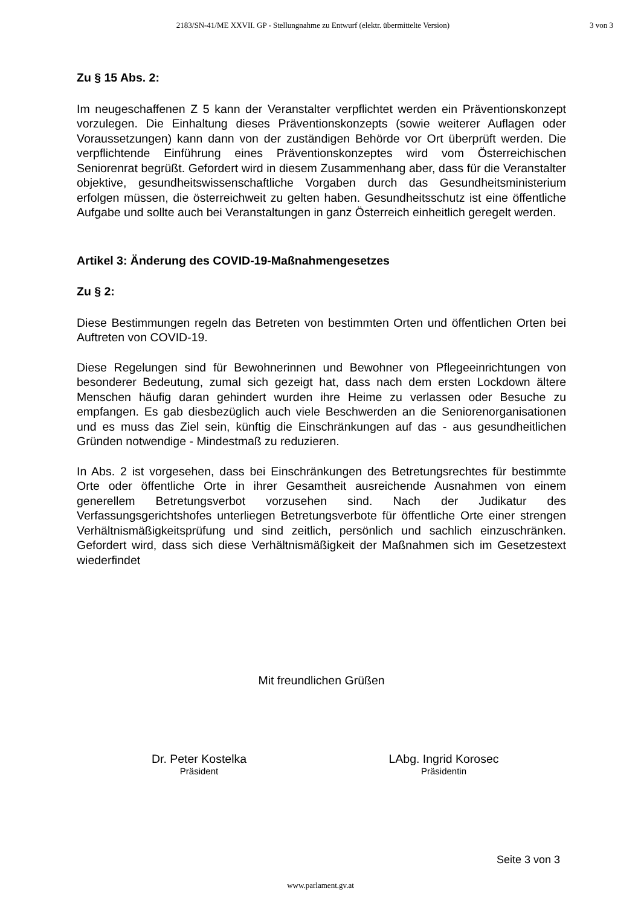2183/SN-41/ME XXVII. GP - Stellungnahme zu Entwurf (elektr. übermittelte Version) 3 von 3
Zu § 15 Abs. 2:
Im neugeschaffenen Z 5 kann der Veranstalter verpflichtet werden ein Präventionskonzept vorzulegen. Die Einhaltung dieses Präventionskonzepts (sowie weiterer Auflagen oder Voraussetzungen) kann dann von der zuständigen Behörde vor Ort überprüft werden. Die verpflichtende Einführung eines Präventionskonzeptes wird vom Österreichischen Seniorenrat begrüßt. Gefordert wird in diesem Zusammenhang aber, dass für die Veranstalter objektive, gesundheitswissenschaftliche Vorgaben durch das Gesundheitsministerium erfolgen müssen, die österreichweit zu gelten haben. Gesundheitsschutz ist eine öffentliche Aufgabe und sollte auch bei Veranstaltungen in ganz Österreich einheitlich geregelt werden.
Artikel 3: Änderung des COVID-19-Maßnahmengesetzes
Zu § 2:
Diese Bestimmungen regeln das Betreten von bestimmten Orten und öffentlichen Orten bei Auftreten von COVID-19.
Diese Regelungen sind für Bewohnerinnen und Bewohner von Pflegeeinrichtungen von besonderer Bedeutung, zumal sich gezeigt hat, dass nach dem ersten Lockdown ältere Menschen häufig daran gehindert wurden ihre Heime zu verlassen oder Besuche zu empfangen. Es gab diesbezüglich auch viele Beschwerden an die Seniorenorganisationen und es muss das Ziel sein, künftig die Einschränkungen auf das - aus gesundheitlichen Gründen notwendige - Mindestmaß zu reduzieren.
In Abs. 2 ist vorgesehen, dass bei Einschränkungen des Betretungsrechtes für bestimmte Orte oder öffentliche Orte in ihrer Gesamtheit ausreichende Ausnahmen von einem generellem Betretungsverbot vorzusehen sind. Nach der Judikatur des Verfassungsgerichtshofes unterliegen Betretungsverbote für öffentliche Orte einer strengen Verhältnismäßigkeitsprüfung und sind zeitlich, persönlich und sachlich einzuschränken. Gefordert wird, dass sich diese Verhältnismäßigkeit der Maßnahmen sich im Gesetzestext wiederfindet
Mit freundlichen Grüßen
Dr. Peter Kostelka
Präsident
LAbg. Ingrid Korosec
Präsidentin
Seite 3 von 3
www.parlament.gv.at